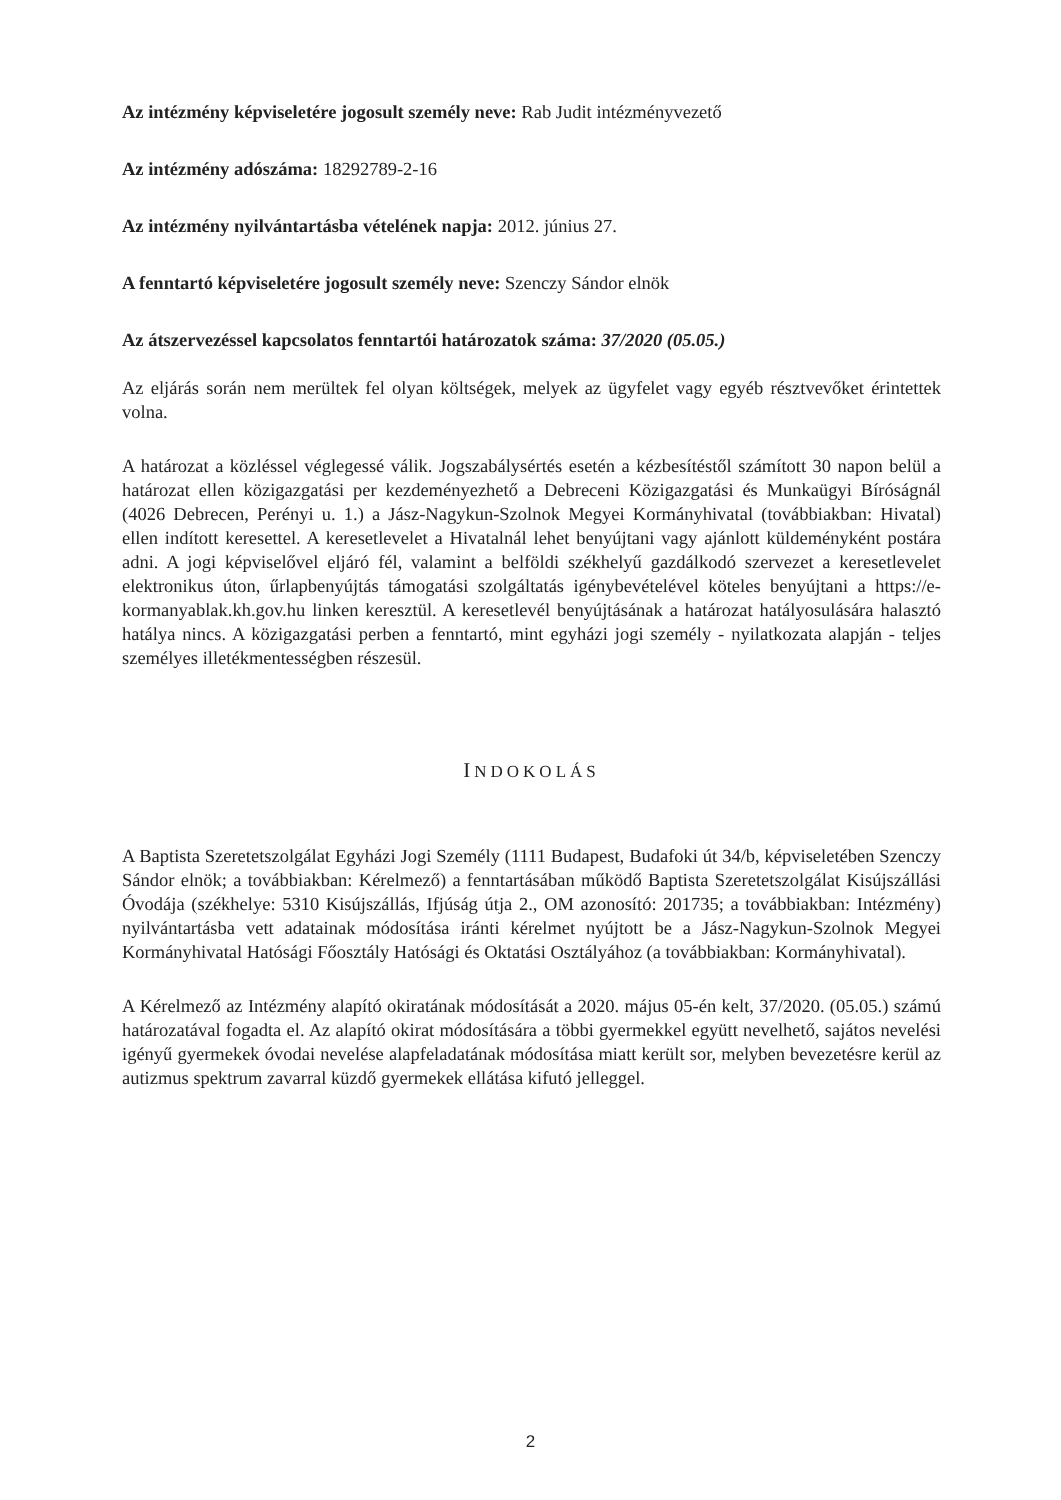Az intézmény képviseletére jogosult személy neve: Rab Judit intézményvezető
Az intézmény adószáma: 18292789-2-16
Az intézmény nyilvántartásba vételének napja: 2012. június 27.
A fenntartó képviseletére jogosult személy neve: Szenczy Sándor elnök
Az átszervezéssel kapcsolatos fenntartói határozatok száma: 37/2020 (05.05.)
Az eljárás során nem merültek fel olyan költségek, melyek az ügyfelet vagy egyéb résztvevőket érintettek volna.
A határozat a közléssel véglegessé válik. Jogszabálysértés esetén a kézbesítéstől számított 30 napon belül a határozat ellen közigazgatási per kezdeményezhető a Debreceni Közigazgatási és Munkaügyi Bíróságnál (4026 Debrecen, Perényi u. 1.) a Jász-Nagykun-Szolnok Megyei Kormányhivatal (továbbiakban: Hivatal) ellen indított keresettel. A keresetlevelet a Hivatalnál lehet benyújtani vagy ajánlott küldeményként postára adni. A jogi képviselővel eljáró fél, valamint a belföldi székhelyű gazdálkodó szervezet a keresetlevelet elektronikus úton, űrlapbenyújtás támogatási szolgáltatás igénybevételével köteles benyújtani a https://e-kormanyablak.kh.gov.hu linken keresztül. A keresetlevél benyújtásának a határozat hatályosulására halasztó hatálya nincs. A közigazgatási perben a fenntartó, mint egyházi jogi személy - nyilatkozata alapján - teljes személyes illetékmentességben részesül.
INDOKOLÁS
A Baptista Szeretetszolgálat Egyházi Jogi Személy (1111 Budapest, Budafoki út 34/b, képviseletében Szenczy Sándor elnök; a továbbiakban: Kérelmező) a fenntartásában működő Baptista Szeretetszolgálat Kisújszállási Óvodája (székhelye: 5310 Kisújszállás, Ifjúság útja 2., OM azonosító: 201735; a továbbiakban: Intézmény) nyilvántartásba vett adatainak módosítása iránti kérelmet nyújtott be a Jász-Nagykun-Szolnok Megyei Kormányhivatal Hatósági Főosztály Hatósági és Oktatási Osztályához (a továbbiakban: Kormányhivatal).
A Kérelmező az Intézmény alapító okiratának módosítását a 2020. május 05-én kelt, 37/2020. (05.05.) számú határozatával fogadta el. Az alapító okirat módosítására a többi gyermekkel együtt nevelhető, sajátos nevelési igényű gyermekek óvodai nevelése alapfeladatának módosítása miatt került sor, melyben bevezetésre kerül az autizmus spektrum zavarral küzdő gyermekek ellátása kifutó jelleggel.
2